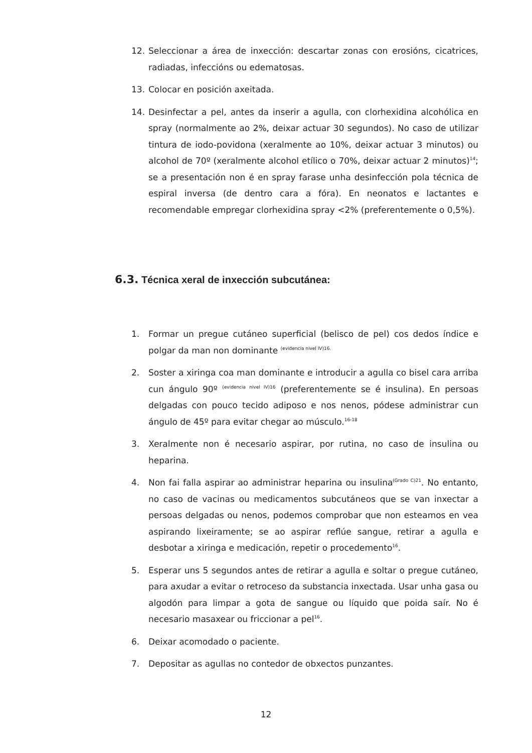12. Seleccionar a área de inxección: descartar zonas con erosións, cicatrices, radiadas, infeccións ou edematosas.
13. Colocar en posición axeitada.
14. Desinfectar a pel, antes da inserir a agulla, con clorhexidina alcohólica en spray (normalmente ao 2%, deixar actuar 30 segundos). No caso de utilizar tintura de iodo-povidona (xeralmente ao 10%, deixar actuar 3 minutos) ou alcohol de 70º (xeralmente alcohol etílico o 70%, deixar actuar 2 minutos)<sup>14</sup>; se a presentación non é en spray farase unha desinfección pola técnica de espiral inversa (de dentro cara a fóra). En neonatos e lactantes e recomendable empregar clorhexidina spray <2% (preferentemente o 0,5%).
6.3. Técnica xeral de inxección subcutánea:
1. Formar un pregue cutáneo superficial (belisco de pel) cos dedos índice e polgar da man non dominante <sup>(evidencia nivel IV)16.</sup>
2. Soster a xiringa coa man dominante e introducir a agulla co bisel cara arriba cun ángulo 90º <sup>(evidencia nivel IV)16</sup> (preferentemente se é insulina). En persoas delgadas con pouco tecido adiposo e nos nenos, pódese administrar cun ángulo de 45º para evitar chegar ao músculo.<sup>16-18</sup>
3. Xeralmente non é necesario aspirar, por rutina, no caso de insulina ou heparina.
4. Non fai falla aspirar ao administrar heparina ou insulina<sup>(Grado C)21</sup>. No entanto, no caso de vacinas ou medicamentos subcutáneos que se van inxectar a persoas delgadas ou nenos, podemos comprobar que non esteamos en vea aspirando lixeiramente; se ao aspirar reflúe sangue, retirar a agulla e desbotar a xiringa e medicación, repetir o procedemento<sup>16</sup>.
5. Esperar uns 5 segundos antes de retirar a agulla e soltar o pregue cutáneo, para axudar a evitar o retroceso da substancia inxectada. Usar unha gasa ou algodón para limpar a gota de sangue ou líquido que poida saír. No é necesario masaxear ou friccionar a pel<sup>16</sup>.
6. Deixar acomodado o paciente.
7. Depositar as agullas no contedor de obxectos punzantes.
12